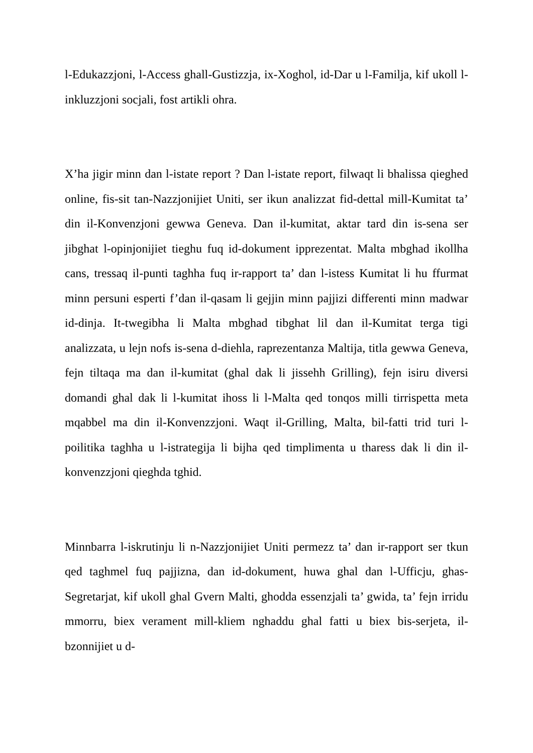l-Edukazzjoni, l-Access ghall-Gustizzja, ix-Xoghol, id-Dar u l-Familja, kif ukoll l-inkluzzjoni socjali, fost artikli ohra.
X’ha jigir minn dan l-istate report ? Dan l-istate report, filwaqt li bhalissa qieghed online, fis-sit tan-Nazzjonijiet Uniti, ser ikun analizzat fid-dettal mill-Kumitat ta’ din il-Konvenzjoni gewwa Geneva. Dan il-kumitat, aktar tard din is-sena ser jibghat l-opinjonijiet tieghu fuq id-dokument ipprezentat. Malta mbghad ikollha cans, tressaq il-punti taghha fuq ir-rapport ta’ dan l-istess Kumitat li hu ffurmat minn persuni esperti f’dan il-qasam li gejjin minn pajjizi differenti minn madwar id-dinja. It-twegibha li Malta mbghad tibghat lil dan il-Kumitat terga tigi analizzata, u lejn nofs is-sena d-diehla, raprezentanza Maltija, titla gewwa Geneva, fejn tiltaqa ma dan il-kumitat (ghal dak li jissehh Grilling), fejn isiru diversi domandi ghal dak li l-kumitat ihoss li l-Malta qed tonqos milli tirrispetta meta mqabbel ma din il-Konvenzzjoni. Waqt il-Grilling, Malta, bil-fatti trid turi l-poilitika taghha u l-istrategija li bijha qed timplimenta u tharess dak li din il-konvenzzjoni qieghda tghid.
Minnbarra l-iskrutinju li n-Nazzjonijiet Uniti permezz ta’ dan ir-rapport ser tkun qed taghmel fuq pajjizna, dan id-dokument, huwa ghal dan l-Ufficju, ghas-Segretarjat, kif ukoll ghal Gvern Malti, ghodda essenzjali ta’ gwida, ta’ fejn irridu mmorru, biex verament mill-kliem nghaddu ghal fatti u biex bis-serjeta, il-bzonnijiet u d-